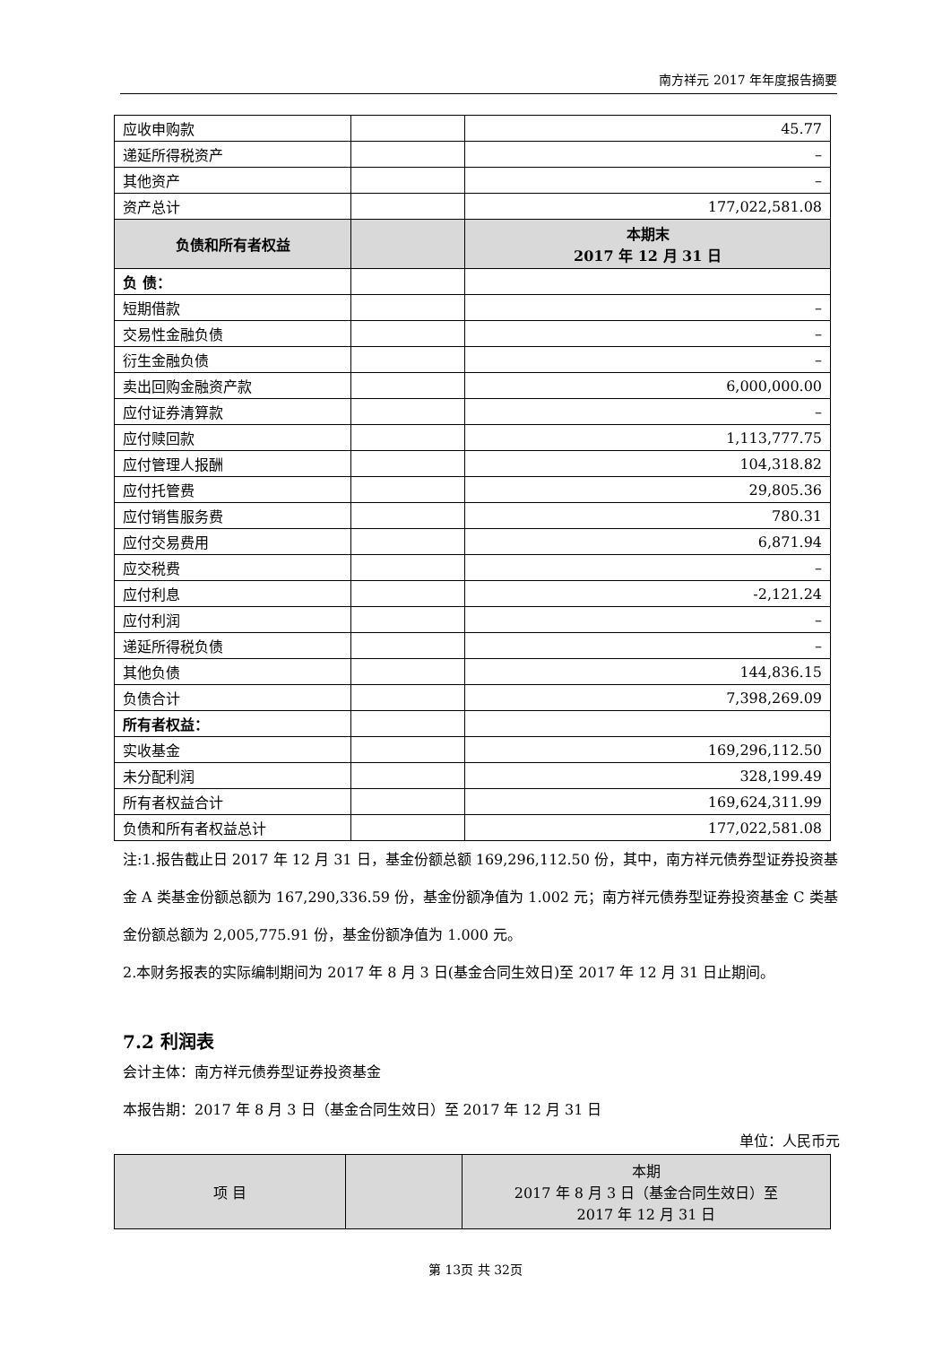南方祥元 2017 年年度报告摘要
| 应收申购款 | | 45.77 |
| 递延所得税资产 | | – |
| 其他资产 | | – |
| 资产总计 | | 177,022,581.08 |
| 负债和所有者权益 | | 本期末 2017 年 12 月 31 日 |
| 负 债： | | |
| 短期借款 | | – |
| 交易性金融负债 | | – |
| 衍生金融负债 | | – |
| 卖出回购金融资产款 | | 6,000,000.00 |
| 应付证券清算款 | | – |
| 应付赎回款 | | 1,113,777.75 |
| 应付管理人报酬 | | 104,318.82 |
| 应付托管费 | | 29,805.36 |
| 应付销售服务费 | | 780.31 |
| 应付交易费用 | | 6,871.94 |
| 应交税费 | | – |
| 应付利息 | | -2,121.24 |
| 应付利润 | | – |
| 递延所得税负债 | | – |
| 其他负债 | | 144,836.15 |
| 负债合计 | | 7,398,269.09 |
| 所有者权益： | | |
| 实收基金 | | 169,296,112.50 |
| 未分配利润 | | 328,199.49 |
| 所有者权益合计 | | 169,624,311.99 |
| 负债和所有者权益总计 | | 177,022,581.08 |
注:1.报告截止日 2017 年 12 月 31 日，基金份额总额 169,296,112.50 份，其中，南方祥元债券型证券投资基金 A 类基金份额总额为 167,290,336.59 份，基金份额净值为 1.002 元；南方祥元债券型证券投资基金 C 类基金份额总额为 2,005,775.91 份，基金份额净值为 1.000 元。
2.本财务报表的实际编制期间为 2017 年 8 月 3 日(基金合同生效日)至 2017 年 12 月 31 日止期间。
7.2 利润表
会计主体：南方祥元债券型证券投资基金
本报告期：2017 年 8 月 3 日（基金合同生效日）至 2017 年 12 月 31 日
单位：人民币元
| 项 目 | | 本期 2017 年 8 月 3 日（基金合同生效日）至 2017 年 12 月 31 日 |
| --- | --- | --- |
第 13页 共 32页